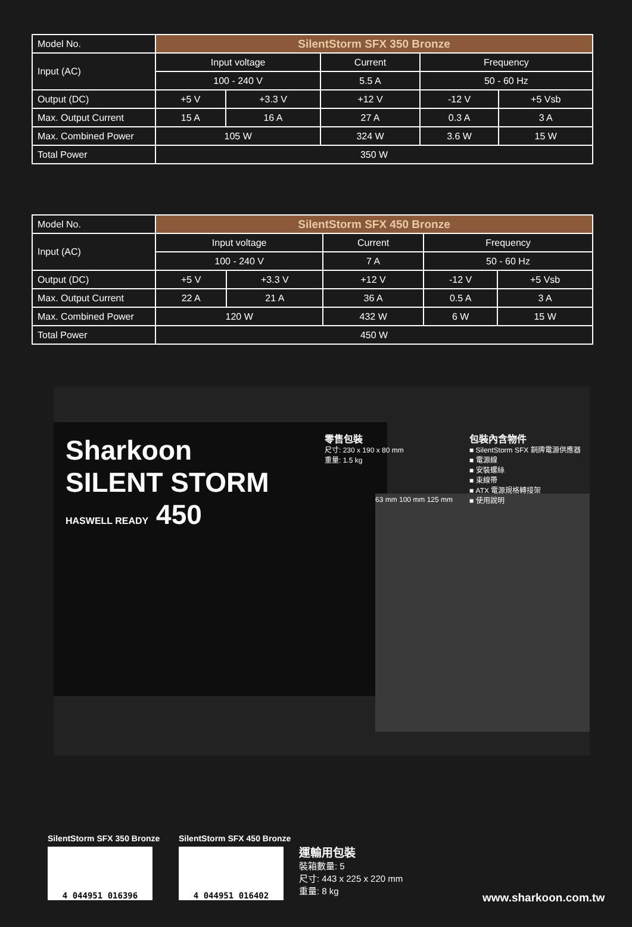| Model No. | SilentStorm SFX 350 Bronze | | | | |
| Input (AC) | Input voltage | | Current | Frequency | |
| | 100 - 240 V | | 5.5 A | 50 - 60 Hz | |
| Output (DC) | +5 V | +3.3 V | +12 V | -12 V | +5 Vsb |
| Max. Output Current | 15 A | 16 A | 27 A | 0.3 A | 3 A |
| Max. Combined Power | 105 W | | 324 W | 3.6 W | 15 W |
| Total Power | 350 W | | | | |
| Model No. | SilentStorm SFX 450 Bronze | | | | |
| Input (AC) | Input voltage | | Current | Frequency | |
| | 100 - 240 V | | 7 A | 50 - 60 Hz | |
| Output (DC) | +5 V | +3.3 V | +12 V | -12 V | +5 Vsb |
| Max. Output Current | 22 A | 21 A | 36 A | 0.5 A | 3 A |
| Max. Combined Power | 120 W | | 432 W | 6 W | 15 W |
| Total Power | 450 W | | | | |
Sharkoon
SILENT STORM
HASWELL READY 450
63 mm 100 mm 125 mm
零售包裝
尺寸: 230 x 190 x 80 mm
重量: 1.5 kg
包裝內含物件
■ SilentStorm SFX 銅牌電源供應器
■ 電源線
■ 安裝螺絲
■ 束線帶
■ ATX 電源規格轉接架
■ 使用說明
SilentStorm SFX 350 Bronze
4 044951 016396
SilentStorm SFX 450 Bronze
4 044951 016402
運輸用包裝
裝箱數量: 5
尺寸: 443 x 225 x 220 mm
重量: 8 kg
www.sharkoon.com.tw